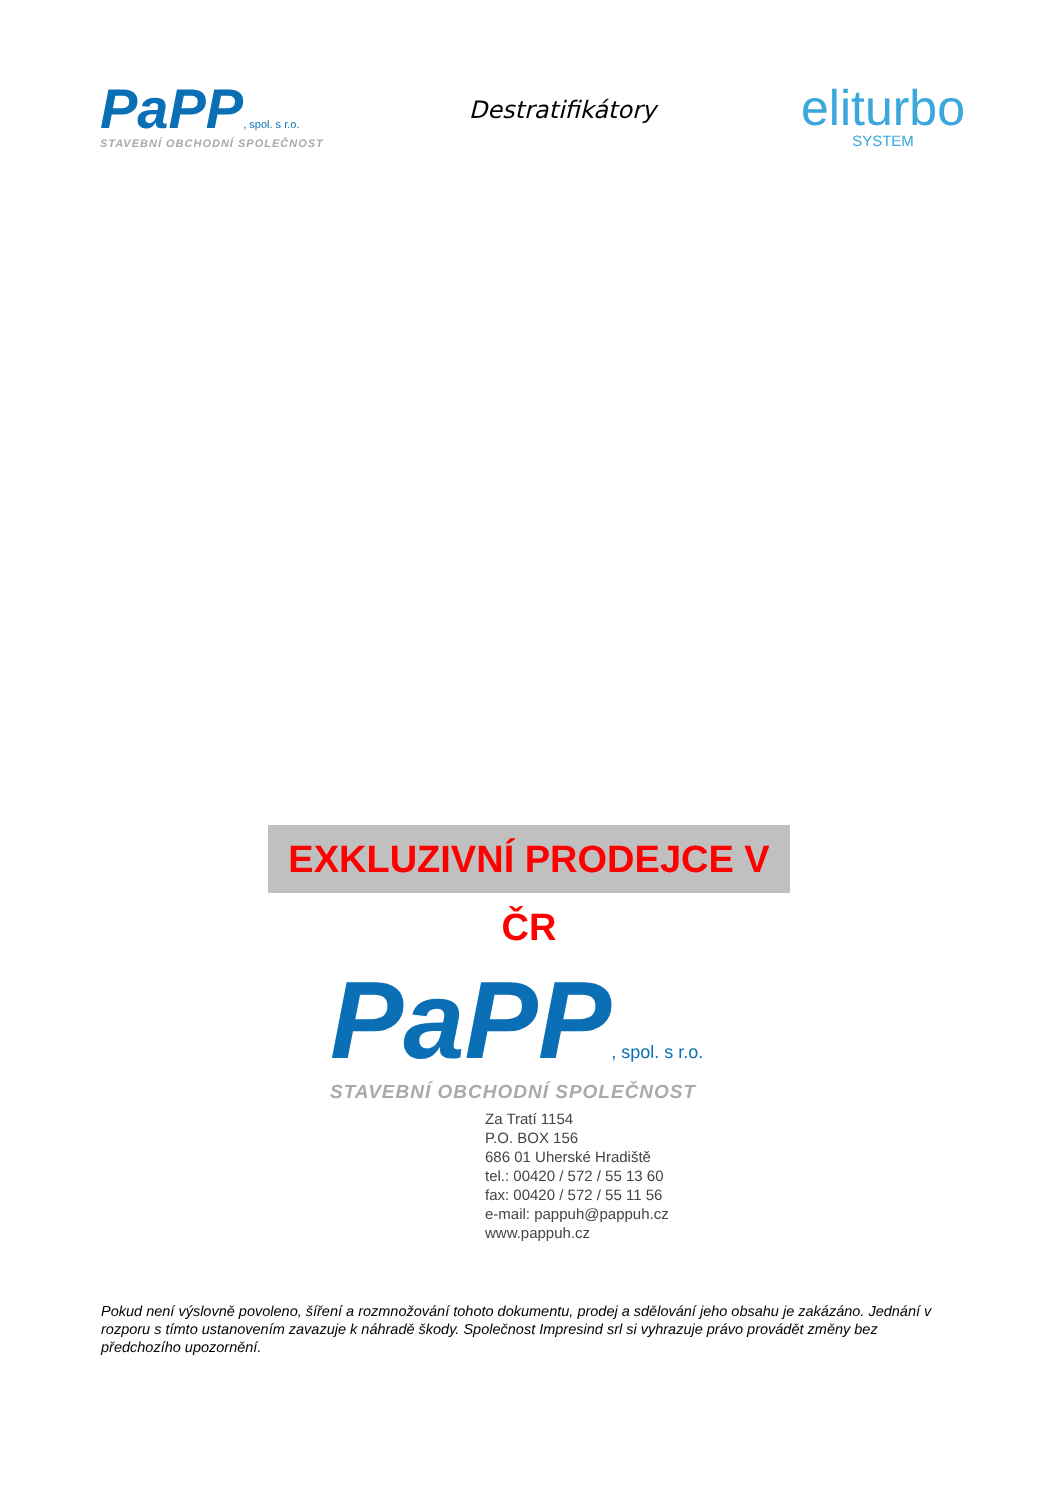PaPP, spol. s r.o.
STAVEBNÍ OBCHODNÍ SPOLEČNOST
Destratifikátory
eliturbo
SYSTEM
EXKLUZIVNÍ PRODEJCE V ČR
PaPP, spol. s r.o.
STAVEBNÍ OBCHODNÍ SPOLEČNOST
Za Tratí 1154
P.O. BOX 156
686 01 Uherské Hradiště
tel.: 00420 / 572 / 55 13 60
fax: 00420 / 572 / 55 11 56
e-mail: pappuh@pappuh.cz
www.pappuh.cz
Pokud není výslovně povoleno, šíření a rozmnožování tohoto dokumentu, prodej a sdělování jeho obsahu je zakázáno. Jednání v rozporu s tímto ustanovením zavazuje k náhradě škody. Společnost Impresind srl si vyhrazuje právo provádět změny bez předchozího upozornění.